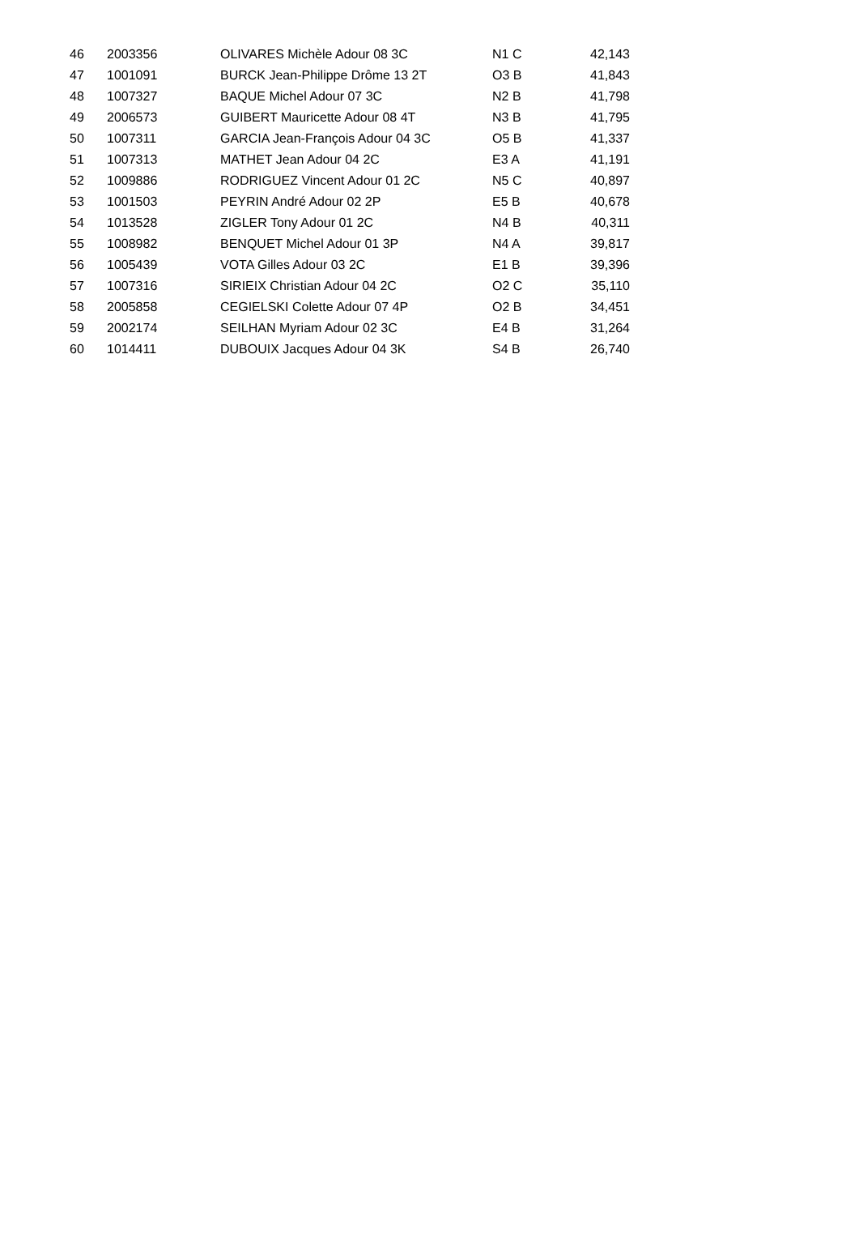| 46 | 2003356 | OLIVARES Michèle Adour 08 3C | N1 C | 42,143 |
| 47 | 1001091 | BURCK Jean-Philippe Drôme 13 2T | O3 B | 41,843 |
| 48 | 1007327 | BAQUE Michel Adour 07 3C | N2 B | 41,798 |
| 49 | 2006573 | GUIBERT Mauricette Adour 08 4T | N3 B | 41,795 |
| 50 | 1007311 | GARCIA Jean-François Adour 04 3C | O5 B | 41,337 |
| 51 | 1007313 | MATHET Jean Adour 04 2C | E3 A | 41,191 |
| 52 | 1009886 | RODRIGUEZ Vincent Adour 01 2C | N5 C | 40,897 |
| 53 | 1001503 | PEYRIN André Adour 02 2P | E5 B | 40,678 |
| 54 | 1013528 | ZIGLER Tony Adour 01 2C | N4 B | 40,311 |
| 55 | 1008982 | BENQUET Michel Adour 01 3P | N4 A | 39,817 |
| 56 | 1005439 | VOTA Gilles Adour 03 2C | E1 B | 39,396 |
| 57 | 1007316 | SIRIEIX Christian Adour 04 2C | O2 C | 35,110 |
| 58 | 2005858 | CEGIELSKI Colette Adour 07 4P | O2 B | 34,451 |
| 59 | 2002174 | SEILHAN Myriam Adour 02 3C | E4 B | 31,264 |
| 60 | 1014411 | DUBOUIX Jacques Adour 04 3K | S4 B | 26,740 |